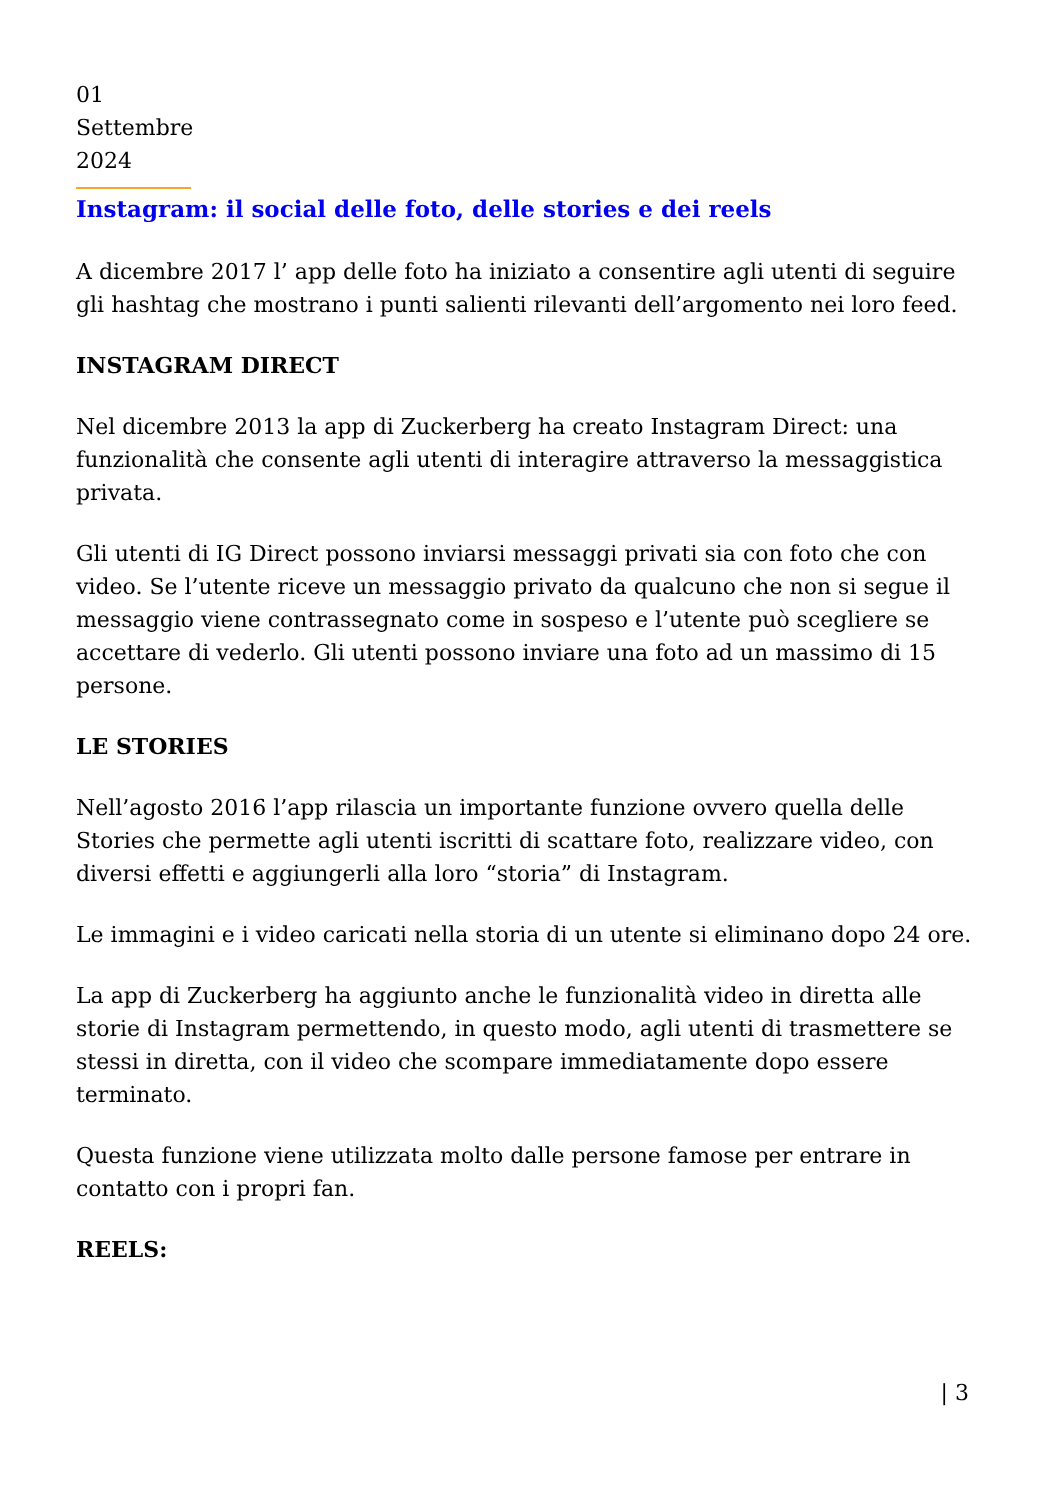01 Settembre 2024
Instagram: il social delle foto, delle stories e dei reels
A dicembre 2017 l’ app delle foto ha iniziato a consentire agli utenti di seguire gli hashtag che mostrano i punti salienti rilevanti dell’argomento nei loro feed.
INSTAGRAM DIRECT
Nel dicembre 2013 la app di Zuckerberg ha creato Instagram Direct: una funzionalità che consente agli utenti di interagire attraverso la messaggistica privata.
Gli utenti di IG Direct possono inviarsi messaggi privati sia con foto che con video. Se l’utente riceve un messaggio privato da qualcuno che non si segue il messaggio viene contrassegnato come in sospeso e l’utente può scegliere se accettare di vederlo. Gli utenti possono inviare una foto ad un massimo di 15 persone.
LE STORIES
Nell’agosto 2016 l’app rilascia un importante funzione ovvero quella delle Stories che permette agli utenti iscritti di scattare foto, realizzare video, con diversi effetti e aggiungerli alla loro “storia” di Instagram.
Le immagini e i video caricati nella storia di un utente si eliminano dopo 24 ore.
La app di Zuckerberg ha aggiunto anche le funzionalità video in diretta alle storie di Instagram permettendo, in questo modo, agli utenti di trasmettere se stessi in diretta, con il video che scompare immediatamente dopo essere terminato.
Questa funzione viene utilizzata molto dalle persone famose per entrare in contatto con i propri fan.
REELS:
| 3